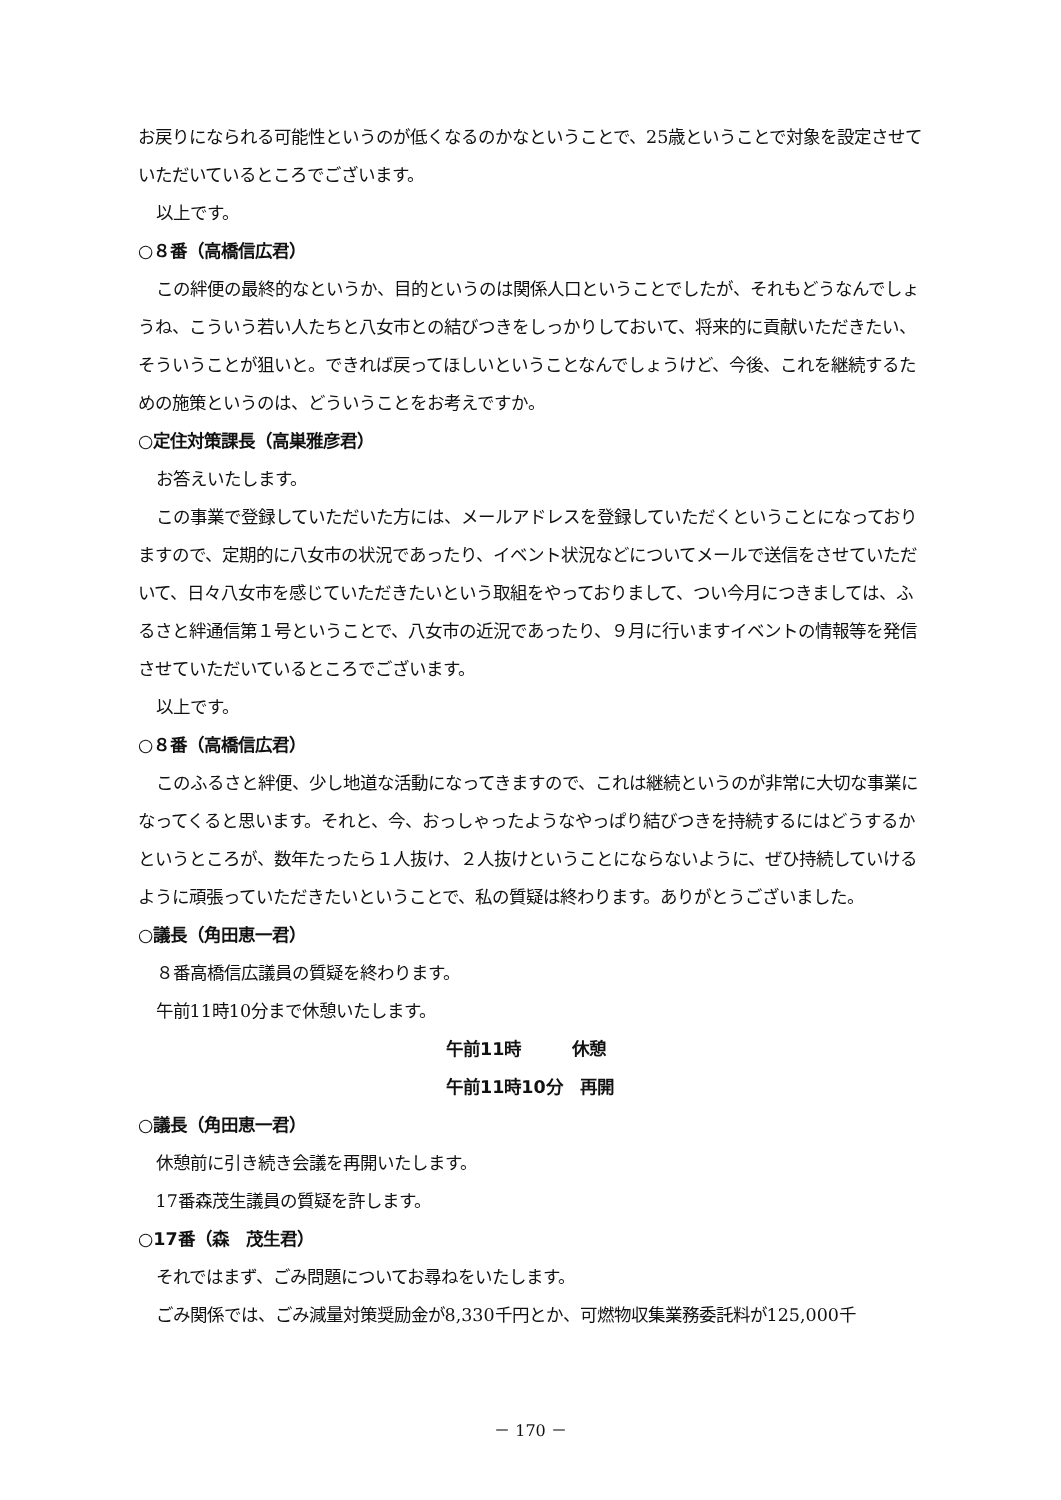お戻りになられる可能性というのが低くなるのかなということで、25歳ということで対象を設定させていただいているところでございます。
以上です。
○８番（高橋信広君）
この絆便の最終的なというか、目的というのは関係人口ということでしたが、それもどうなんでしょうね、こういう若い人たちと八女市との結びつきをしっかりしておいて、将来的に貢献いただきたい、そういうことが狙いと。できれば戻ってほしいということなんでしょうけど、今後、これを継続するための施策というのは、どういうことをお考えですか。
○定住対策課長（高巣雅彦君）
お答えいたします。
この事業で登録していただいた方には、メールアドレスを登録していただくということになっておりますので、定期的に八女市の状況であったり、イベント状況などについてメールで送信をさせていただいて、日々八女市を感じていただきたいという取組をやっておりまして、つい今月につきましては、ふるさと絆通信第１号ということで、八女市の近況であったり、９月に行いますイベントの情報等を発信させていただいているところでございます。
以上です。
○８番（高橋信広君）
このふるさと絆便、少し地道な活動になってきますので、これは継続というのが非常に大切な事業になってくると思います。それと、今、おっしゃったようなやっぱり結びつきを持続するにはどうするかというところが、数年たったら１人抜け、２人抜けということにならないように、ぜひ持続していけるように頑張っていただきたいということで、私の質疑は終わります。ありがとうございました。
○議長（角田恵一君）
８番高橋信広議員の質疑を終わります。
午前11時10分まで休憩いたします。
午前11時　　　休憩
午前11時10分　再開
○議長（角田恵一君）
休憩前に引き続き会議を再開いたします。
17番森茂生議員の質疑を許します。
○17番（森　茂生君）
それではまず、ごみ問題についてお尋ねをいたします。
ごみ関係では、ごみ減量対策奨励金が8,330千円とか、可燃物収集業務委託料が125,000千
－ 170 －